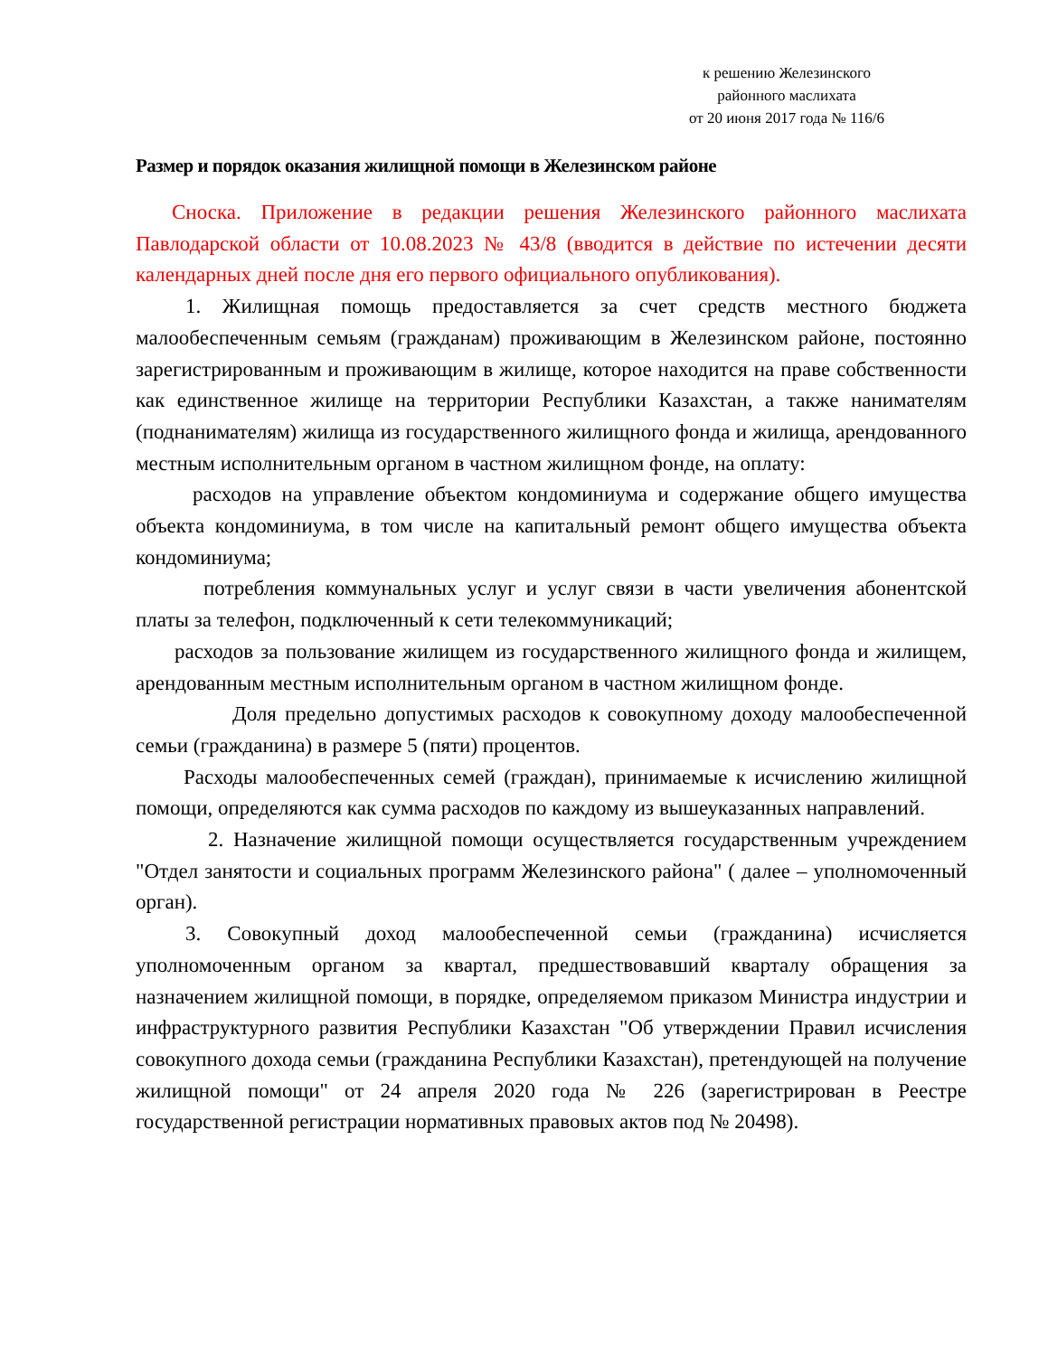к решению Железинского
районного маслихата
от 20 июня 2017 года № 116/6
Размер и порядок оказания жилищной помощи в Железинском районе
Сноска. Приложение в редакции решения Железинского районного маслихата Павлодарской области от 10.08.2023 № 43/8 (вводится в действие по истечении десяти календарных дней после дня его первого официального опубликования).
1. Жилищная помощь предоставляется за счет средств местного бюджета малообеспеченным семьям (гражданам) проживающим в Железинском районе, постоянно зарегистрированным и проживающим в жилище, которое находится на праве собственности как единственное жилище на территории Республики Казахстан, а также нанимателям (поднанимателям) жилища из государственного жилищного фонда и жилища, арендованного местным исполнительным органом в частном жилищном фонде, на оплату:
расходов на управление объектом кондоминиума и содержание общего имущества объекта кондоминиума, в том числе на капитальный ремонт общего имущества объекта кондоминиума;
потребления коммунальных услуг и услуг связи в части увеличения абонентской платы за телефон, подключенный к сети телекоммуникаций;
расходов за пользование жилищем из государственного жилищного фонда и жилищем, арендованным местным исполнительным органом в частном жилищном фонде.
Доля предельно допустимых расходов к совокупному доходу малообеспеченной семьи (гражданина) в размере 5 (пяти) процентов.
Расходы малообеспеченных семей (граждан), принимаемые к исчислению жилищной помощи, определяются как сумма расходов по каждому из вышеуказанных направлений.
2. Назначение жилищной помощи осуществляется государственным учреждением "Отдел занятости и социальных программ Железинского района" ( далее – уполномоченный орган).
3. Совокупный доход малообеспеченной семьи (гражданина) исчисляется уполномоченным органом за квартал, предшествовавший кварталу обращения за назначением жилищной помощи, в порядке, определяемом приказом Министра индустрии и инфраструктурного развития Республики Казахстан "Об утверждении Правил исчисления совокупного дохода семьи (гражданина Республики Казахстан), претендующей на получение жилищной помощи" от 24 апреля 2020 года № 226 (зарегистрирован в Реестре государственной регистрации нормативных правовых актов под № 20498).